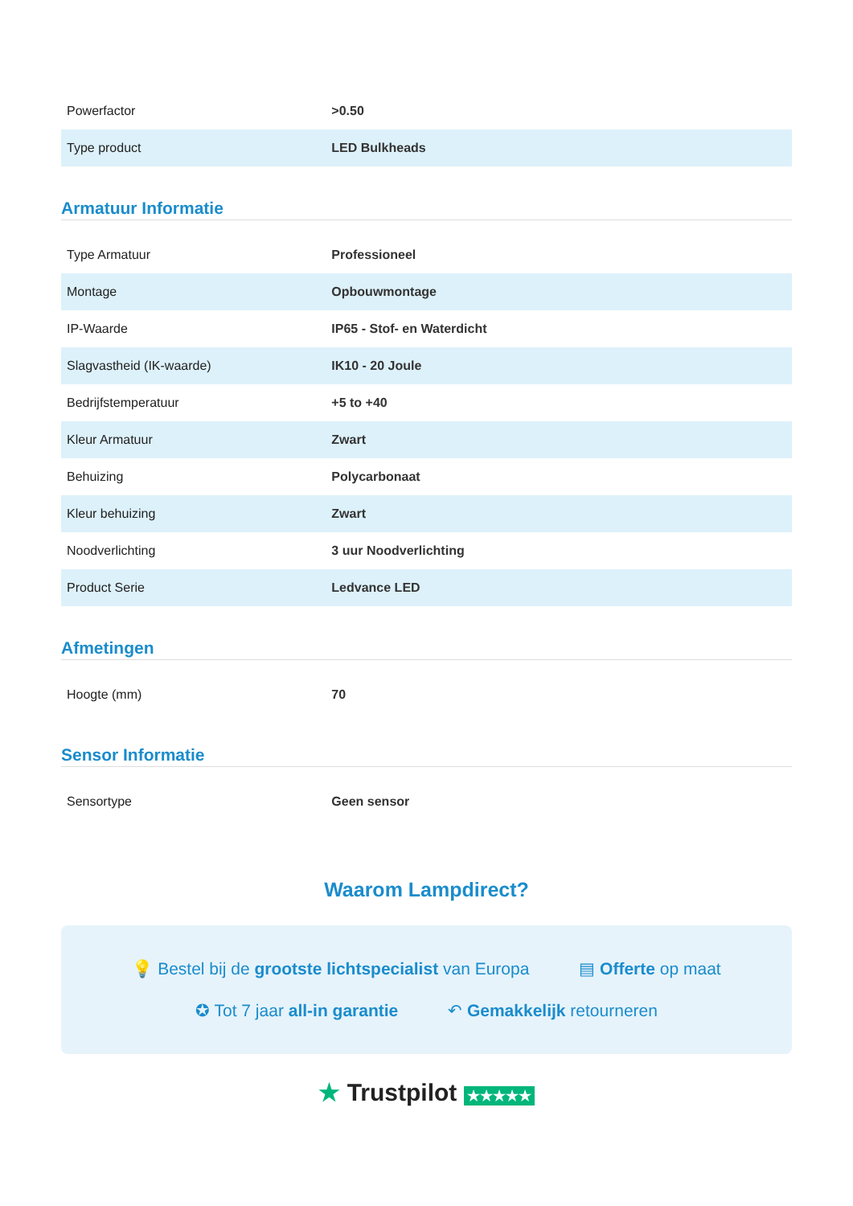| Powerfactor | >0.50 |
| Type product | LED Bulkheads |
Armatuur Informatie
| Type Armatuur | Professioneel |
| Montage | Opbouwmontage |
| IP-Waarde | IP65 - Stof- en Waterdicht |
| Slagvastheid (IK-waarde) | IK10 - 20 Joule |
| Bedrijfstemperatuur | +5 to +40 |
| Kleur Armatuur | Zwart |
| Behuizing | Polycarbonaat |
| Kleur behuizing | Zwart |
| Noodverlichting | 3 uur Noodverlichting |
| Product Serie | Ledvance LED |
Afmetingen
| Hoogte (mm) | 70 |
Sensor Informatie
| Sensortype | Geen sensor |
Waarom Lampdirect?
💡 Bestel bij de grootste lichtspecialist van Europa ▤ Offerte op maat
✪ Tot 7 jaar all-in garantie ↶ Gemakkelijk retourneren
★ Trustpilot ★★★★★